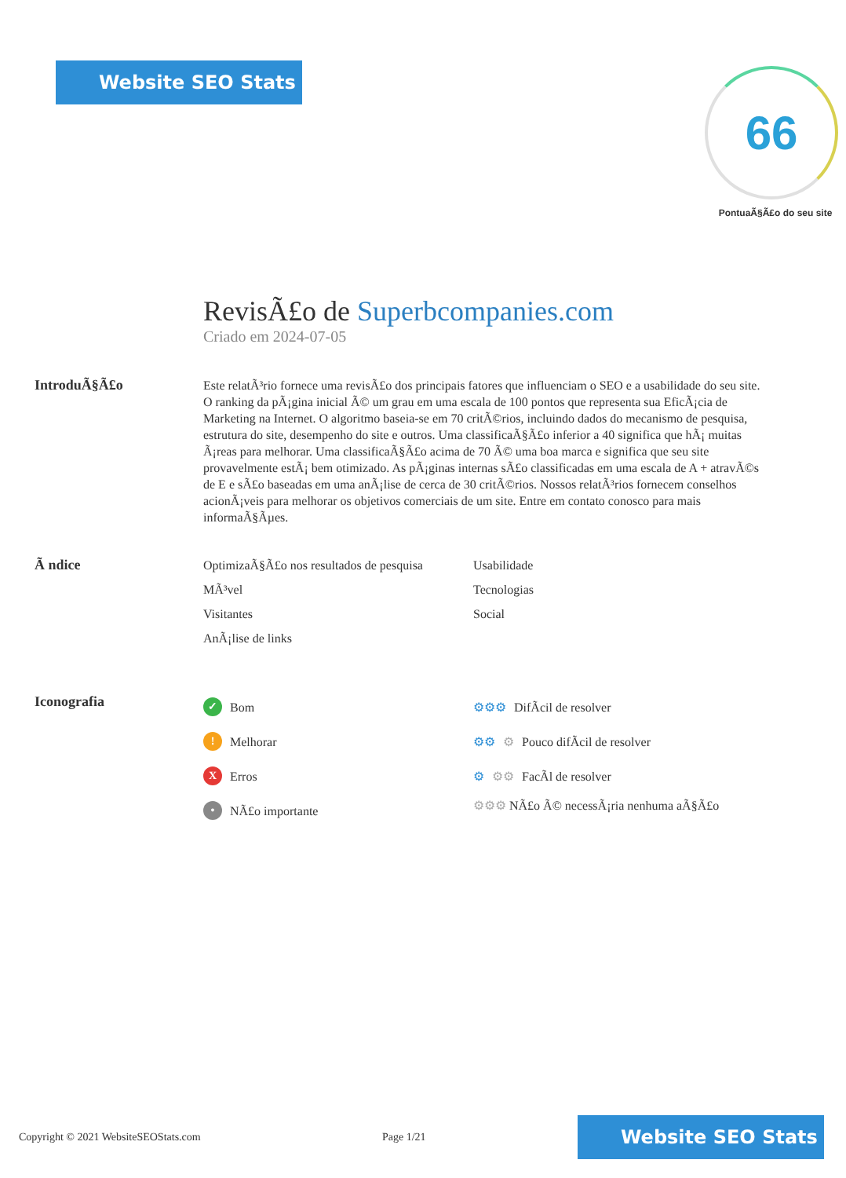Website SEO Stats
66
PontuaÃ§Ã£o do seu site
RevisÃ£o de Superbcompanies.com
Criado em 2024-07-05
IntroduÃ§Ã£o
Este relatÃ³rio fornece uma revisÃ£o dos principais fatores que influenciam o SEO e a usabilidade do seu site. O ranking da pÃ¡gina inicial Ã© um grau em uma escala de 100 pontos que representa sua EficÃ¡cia de Marketing na Internet. O algoritmo baseia-se em 70 critÃ©rios, incluindo dados do mecanismo de pesquisa, estrutura do site, desempenho do site e outros. Uma classificaÃ§Ã£o inferior a 40 significa que hÃ¡ muitas Ã¡reas para melhorar. Uma classificaÃ§Ã£o acima de 70 Ã© uma boa marca e significa que seu site provavelmente estÃ¡ bem otimizado. As pÃ¡ginas internas sÃ£o classificadas em uma escala de A + atravÃ©s de E e sÃ£o baseadas em uma anÃ¡lise de cerca de 30 critÃ©rios. Nossos relatÃ³rios fornecem conselhos acionÃ¡veis para melhorar os objetivos comerciais de um site. Entre em contato conosco para mais informaÃ§Ãµes.
Ã ndice
OptimizaÃ§Ã£o nos resultados de pesquisa
Usabilidade
MÃ³vel
Tecnologias
Visitantes
Social
AnÃ¡lise de links
Iconografia
✓ Bom
! Melhorar
X Erros
• NÃ£o importante
⚙⚙⚙ DifÃcil de resolver
⚙⚙ ⚙ Pouco difÃcil de resolver
⚙ ⚙⚙ FacÃl de resolver
⚙⚙⚙ NÃ£o Ã© necessÃ¡ria nenhuma aÃ§Ã£o
Copyright © 2021 WebsiteSEOStats.com Page 1/21 Website SEO Stats